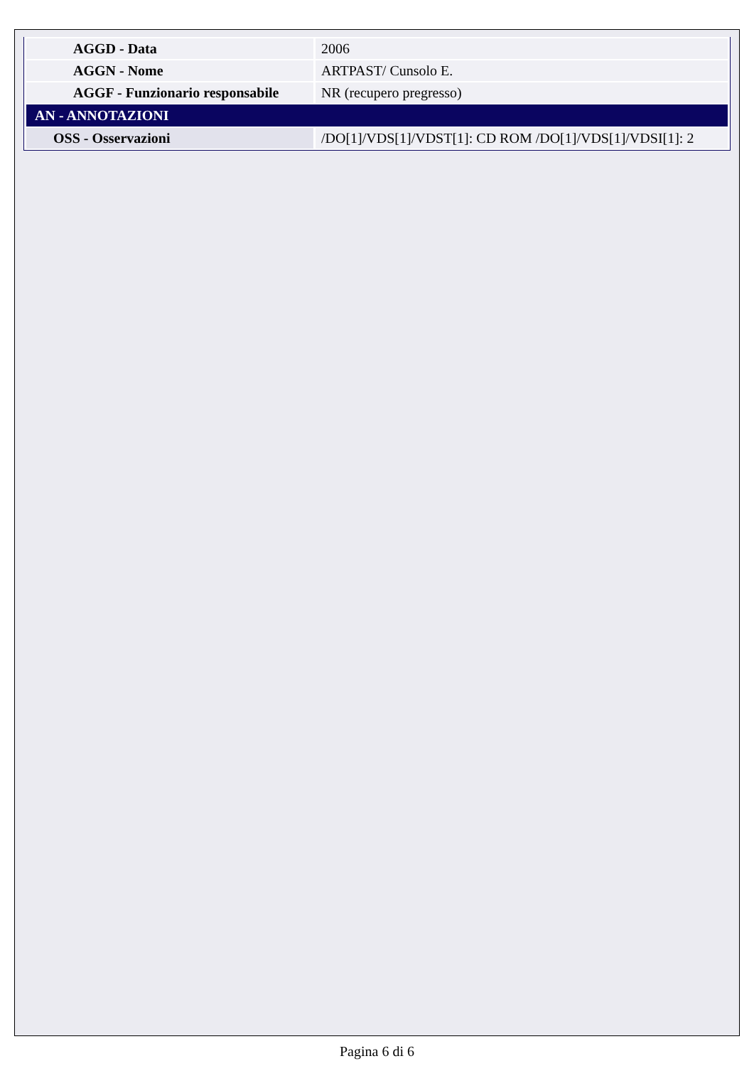| AGGD - Data | 2006 |
| AGGN - Nome | ARTPAST/ Cunsolo E. |
| AGGF - Funzionario responsabile | NR (recupero pregresso) |
| AN - ANNOTAZIONI | |
| OSS - Osservazioni | /DO[1]/VDS[1]/VDST[1]: CD ROM /DO[1]/VDS[1]/VDSI[1]: 2 |
Pagina 6 di 6